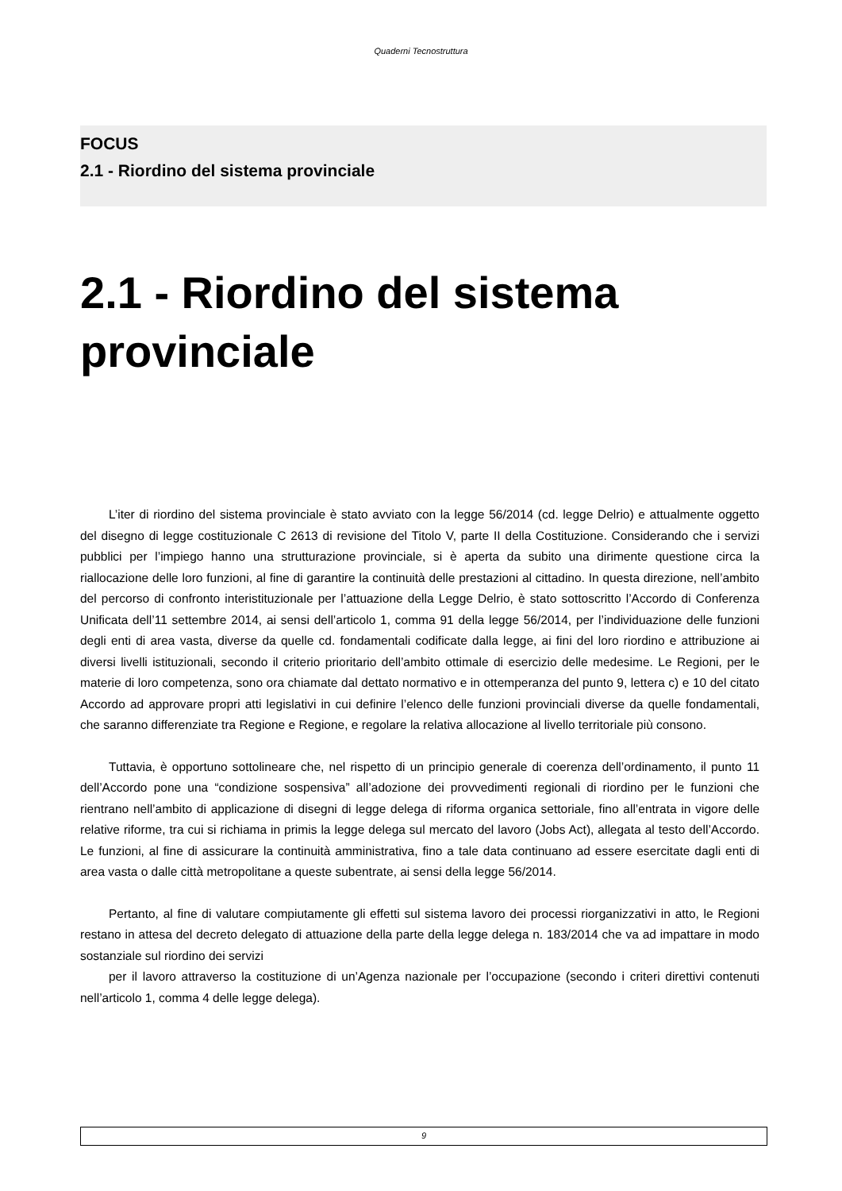Quaderni Tecnostruttura
FOCUS
2.1 - Riordino del sistema provinciale
2.1 - Riordino del sistema provinciale
L’iter di riordino del sistema provinciale è stato avviato con la legge 56/2014 (cd. legge Delrio) e attualmente oggetto del disegno di legge costituzionale C 2613 di revisione del Titolo V, parte II della Costituzione. Considerando che i servizi pubblici per l’impiego hanno una strutturazione provinciale, si è aperta da subito una dirimente questione circa la riallocazione delle loro funzioni, al fine di garantire la continuità delle prestazioni al cittadino. In questa direzione, nell’ambito del percorso di confronto interistituzionale per l’attuazione della Legge Delrio, è stato sottoscritto l’Accordo di Conferenza Unificata dell’11 settembre 2014, ai sensi dell’articolo 1, comma 91 della legge 56/2014, per l’individuazione delle funzioni degli enti di area vasta, diverse da quelle cd. fondamentali codificate dalla legge, ai fini del loro riordino e attribuzione ai diversi livelli istituzionali, secondo il criterio prioritario dell’ambito ottimale di esercizio delle medesime. Le Regioni, per le materie di loro competenza, sono ora chiamate dal dettato normativo e in ottemperanza del punto 9, lettera c) e 10 del citato Accordo ad approvare propri atti legislativi in cui definire l’elenco delle funzioni provinciali diverse da quelle fondamentali, che saranno differenziate tra Regione e Regione, e regolare la relativa allocazione al livello territoriale più consono.
Tuttavia, è opportuno sottolineare che, nel rispetto di un principio generale di coerenza dell’ordinamento, il punto 11 dell’Accordo pone una “condizione sospensiva” all’adozione dei provvedimenti regionali di riordino per le funzioni che rientrano nell’ambito di applicazione di disegni di legge delega di riforma organica settoriale, fino all’entrata in vigore delle relative riforme, tra cui si richiama in primis la legge delega sul mercato del lavoro (Jobs Act), allegata al testo dell’Accordo. Le funzioni, al fine di assicurare la continuità amministrativa, fino a tale data continuano ad essere esercitate dagli enti di area vasta o dalle città metropolitane a queste subentrate, ai sensi della legge 56/2014.
Pertanto, al fine di valutare compiutamente gli effetti sul sistema lavoro dei processi riorganizzativi in atto, le Regioni restano in attesa del decreto delegato di attuazione della parte della legge delega n. 183/2014 che va ad impattare in modo sostanziale sul riordino dei servizi
per il lavoro attraverso la costituzione di un’Agenza nazionale per l’occupazione (secondo i criteri direttivi contenuti nell’articolo 1, comma 4 delle legge delega).
9